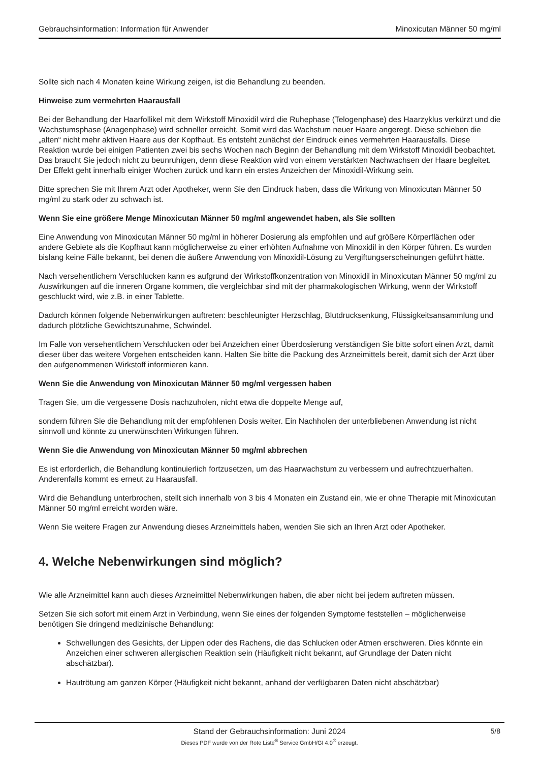Gebrauchsinformation: Information für Anwender Minoxicutan Männer 50 mg/ml
Sollte sich nach 4 Monaten keine Wirkung zeigen, ist die Behandlung zu beenden.
Hinweise zum vermehrten Haarausfall
Bei der Behandlung der Haarfollikel mit dem Wirkstoff Minoxidil wird die Ruhephase (Telogenphase) des Haarzyklus verkürzt und die Wachstumsphase (Anagenphase) wird schneller erreicht. Somit wird das Wachstum neuer Haare angeregt. Diese schieben die „alten“ nicht mehr aktiven Haare aus der Kopfhaut. Es entsteht zunächst der Eindruck eines vermehrten Haarausfalls. Diese Reaktion wurde bei einigen Patienten zwei bis sechs Wochen nach Beginn der Behandlung mit dem Wirkstoff Minoxidil beobachtet. Das braucht Sie jedoch nicht zu beunruhigen, denn diese Reaktion wird von einem verstärkten Nachwachsen der Haare begleitet. Der Effekt geht innerhalb einiger Wochen zurück und kann ein erstes Anzeichen der Minoxidil-Wirkung sein.
Bitte sprechen Sie mit Ihrem Arzt oder Apotheker, wenn Sie den Eindruck haben, dass die Wirkung von Minoxicutan Männer 50 mg/ml zu stark oder zu schwach ist.
Wenn Sie eine größere Menge Minoxicutan Männer 50 mg/ml angewendet haben, als Sie sollten
Eine Anwendung von Minoxicutan Männer 50 mg/ml in höherer Dosierung als empfohlen und auf größere Körperflächen oder andere Gebiete als die Kopfhaut kann möglicherweise zu einer erhöhten Aufnahme von Minoxidil in den Körper führen. Es wurden bislang keine Fälle bekannt, bei denen die äußere Anwendung von Minoxidil-Lösung zu Vergiftungserscheinungen geführt hätte.
Nach versehentlichem Verschlucken kann es aufgrund der Wirkstoffkonzentration von Minoxidil in Minoxicutan Männer 50 mg/ml zu Auswirkungen auf die inneren Organe kommen, die vergleichbar sind mit der pharmakologischen Wirkung, wenn der Wirkstoff geschluckt wird, wie z.B. in einer Tablette.
Dadurch können folgende Nebenwirkungen auftreten: beschleunigter Herzschlag, Blutdrucksenkung, Flüssigkeitsansammlung und dadurch plötzliche Gewichtszunahme, Schwindel.
Im Falle von versehentlichem Verschlucken oder bei Anzeichen einer Überdosierung verständigen Sie bitte sofort einen Arzt, damit dieser über das weitere Vorgehen entscheiden kann. Halten Sie bitte die Packung des Arzneimittels bereit, damit sich der Arzt über den aufgenommenen Wirkstoff informieren kann.
Wenn Sie die Anwendung von Minoxicutan Männer 50 mg/ml vergessen haben
Tragen Sie, um die vergessene Dosis nachzuholen, nicht etwa die doppelte Menge auf,
sondern führen Sie die Behandlung mit der empfohlenen Dosis weiter. Ein Nachholen der unterbliebenen Anwendung ist nicht sinnvoll und könnte zu unerwünschten Wirkungen führen.
Wenn Sie die Anwendung von Minoxicutan Männer 50 mg/ml abbrechen
Es ist erforderlich, die Behandlung kontinuierlich fortzusetzen, um das Haarwachstum zu verbessern und aufrechtzuerhalten. Anderenfalls kommt es erneut zu Haarausfall.
Wird die Behandlung unterbrochen, stellt sich innerhalb von 3 bis 4 Monaten ein Zustand ein, wie er ohne Therapie mit Minoxicutan Männer 50 mg/ml erreicht worden wäre.
Wenn Sie weitere Fragen zur Anwendung dieses Arzneimittels haben, wenden Sie sich an Ihren Arzt oder Apotheker.
4. Welche Nebenwirkungen sind möglich?
Wie alle Arzneimittel kann auch dieses Arzneimittel Nebenwirkungen haben, die aber nicht bei jedem auftreten müssen.
Setzen Sie sich sofort mit einem Arzt in Verbindung, wenn Sie eines der folgenden Symptome feststellen – möglicherweise benötigen Sie dringend medizinische Behandlung:
Schwellungen des Gesichts, der Lippen oder des Rachens, die das Schlucken oder Atmen erschweren. Dies könnte ein Anzeichen einer schweren allergischen Reaktion sein (Häufigkeit nicht bekannt, auf Grundlage der Daten nicht abschätzbar).
Hautrötung am ganzen Körper (Häufigkeit nicht bekannt, anhand der verfügbaren Daten nicht abschätzbar)
Stand der Gebrauchsinformation: Juni 2024
5/8
Dieses PDF wurde von der Rote Liste<sup>®</sup> Service GmbH/GI 4.0<sup>®</sup> erzeugt.